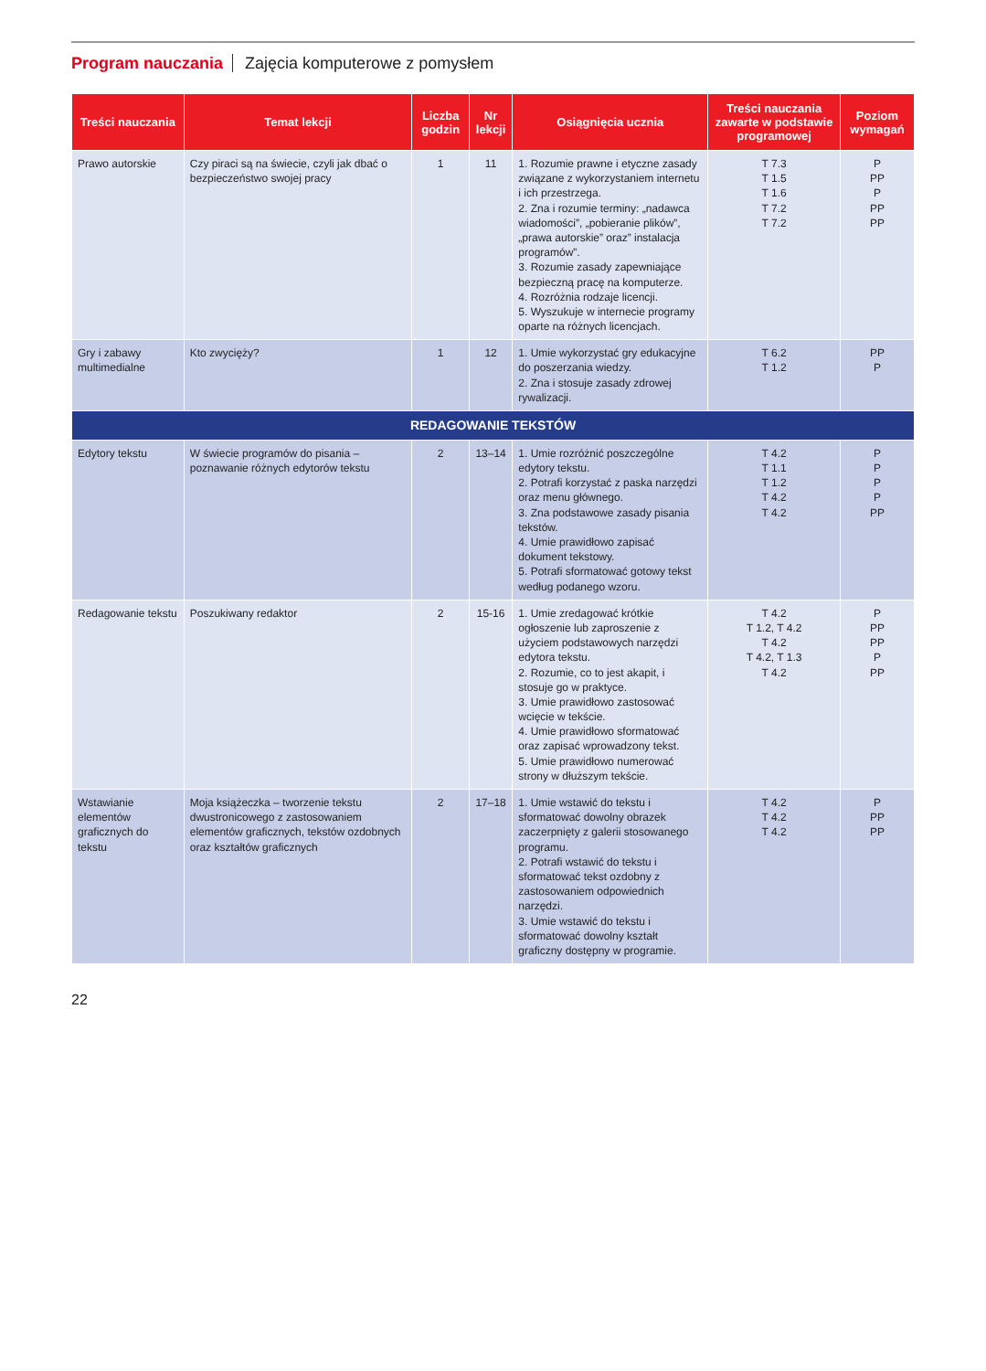Program nauczania Zajęcia komputerowe z pomysłem
| Treści nauczania | Temat lekcji | Liczba godzin | Nr lekcji | Osiągnięcia ucznia | Treści nauczania zawarte w podstawie programowej | Poziom wymagań |
| --- | --- | --- | --- | --- | --- | --- |
| Prawo autorskie | Czy piraci są na świecie, czyli jak dbać o bezpieczeństwo swojej pracy | 1 | 11 | 1. Rozumie prawne i etyczne zasady związane z wykorzystaniem internetu i ich przestrzega. 2. Zna i rozumie terminy: „nadawca wiadomości”, „pobieranie plików”, „prawa autorskie” oraz” instalacja programów”. 3. Rozumie zasady zapewniające bezpieczną pracę na komputerze. 4. Rozróżnia rodzaje licencji. 5. Wyszukuje w internecie programy oparte na różnych licencjach. | T 7.3 T 1.5 T 1.6 T 7.2 T 7.2 | P PP P PP PP |
| Gry i zabawy multimedialne | Kto zwycięży? | 1 | 12 | 1. Umie wykorzystać gry edukacyjne do poszerzania wiedzy. 2. Zna i stosuje zasady zdrowej rywalizacji. | T 6.2 T 1.2 | PP P |
| REDAGOWANIE TEKSTÓW | | | | | | |
| Edytory tekstu | W świecie programów do pisania – poznawanie różnych edytorów tekstu | 2 | 13–14 | 1. Umie rozróżnić poszczególne edytory tekstu. 2. Potrafi korzystać z paska narzędzi oraz menu głównego. 3. Zna podstawowe zasady pisania tekstów. 4. Umie prawidłowo zapisać dokument tekstowy. 5. Potrafi sformatować gotowy tekst według podanego wzoru. | T 4.2 T 1.1 T 1.2 T 4.2 T 4.2 | P P P P PP |
| Redagowanie tekstu | Poszukiwany redaktor | 2 | 15-16 | 1. Umie zredagować krótkie ogłoszenie lub zaproszenie z użyciem podstawowych narzędzi edytora tekstu. 2. Rozumie, co to jest akapit, i stosuje go w praktyce. 3. Umie prawidłowo zastosować wcięcie w tekście. 4. Umie prawidłowo sformatować oraz zapisać wprowadzony tekst. 5. Umie prawidłowo numerować strony w dłuższym tekście. | T 4.2 T 1.2, T 4.2 T 4.2 T 4.2, T 1.3 T 4.2 | P PP PP P PP |
| Wstawianie elementów graficznych do tekstu | Moja książeczka – tworzenie tekstu dwustronicowego z zastosowaniem elementów graficznych, tekstów ozdobnych oraz kształtów graficznych | 2 | 17–18 | 1. Umie wstawić do tekstu i sformatować dowolny obrazek zaczerpnięty z galerii stosowanego programu. 2. Potrafi wstawić do tekstu i sformatować tekst ozdobny z zastosowaniem odpowiednich narzędzi. 3. Umie wstawić do tekstu i sformatować dowolny kształt graficzny dostępny w programie. | T 4.2 T 4.2 T 4.2 | P PP PP |
22